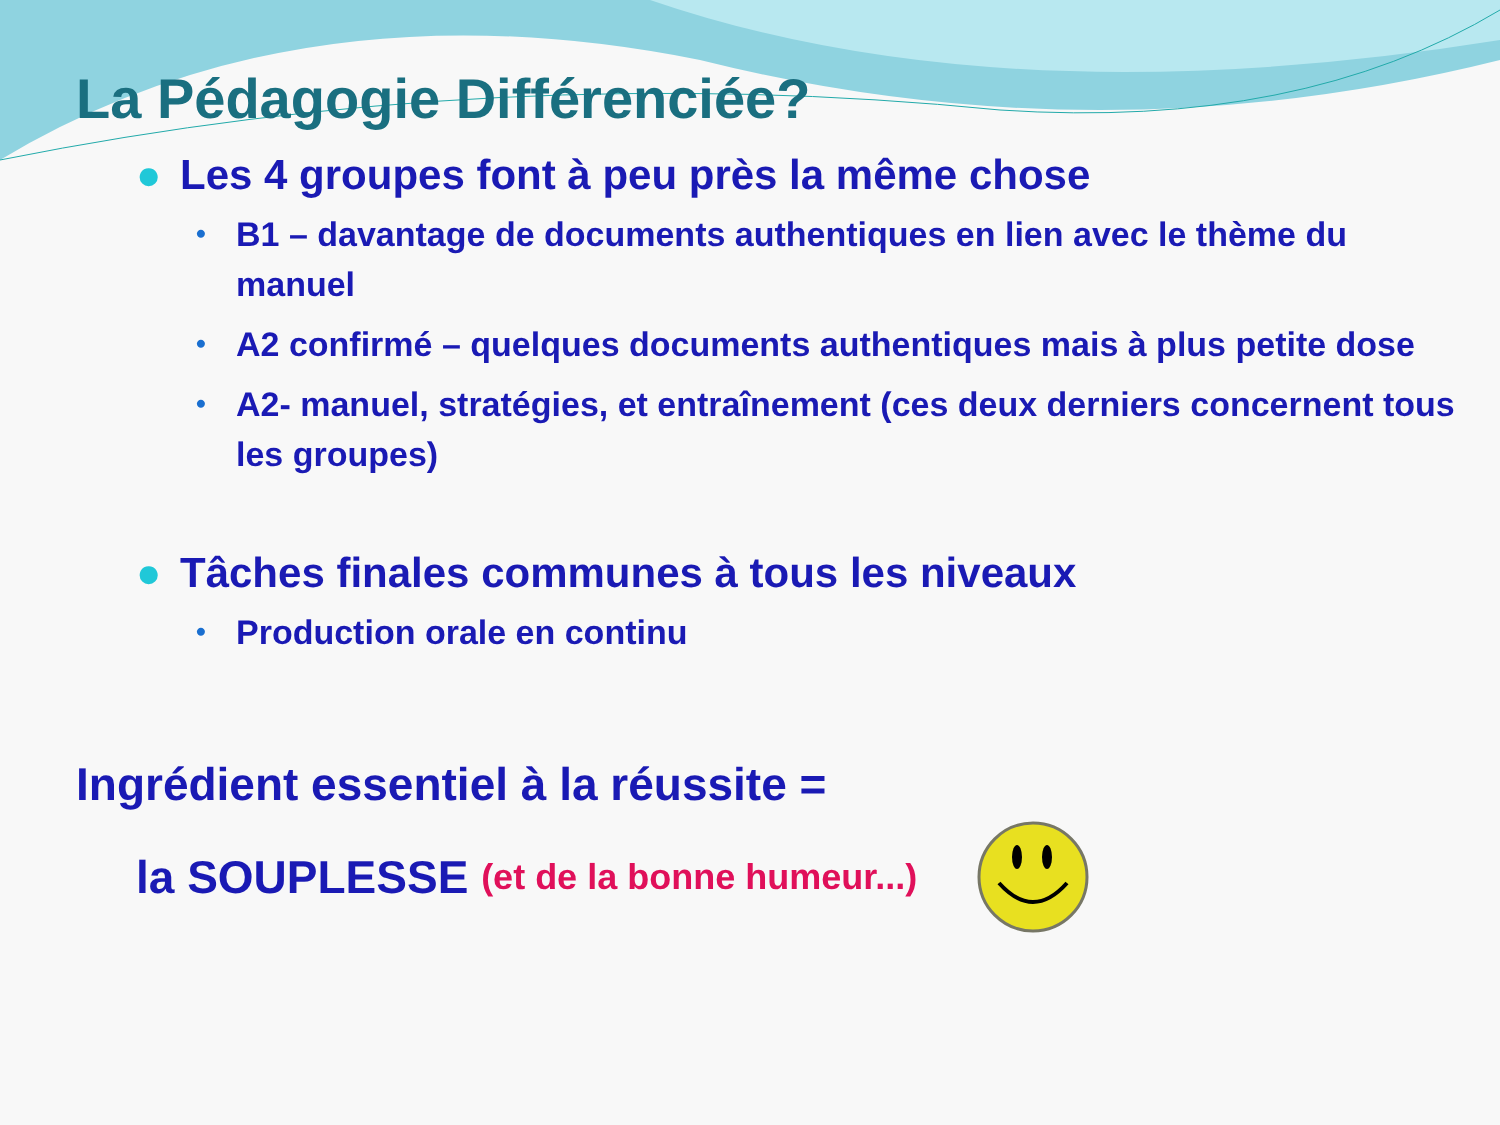La Pédagogie Différenciée?
● Les 4 groupes font à peu près la même chose
• B1 – davantage de documents authentiques en lien avec le thème du manuel
• A2 confirmé – quelques documents authentiques mais à plus petite dose
• A2- manuel, stratégies, et entraînement (ces deux derniers concernent tous les groupes)
● Tâches finales communes à tous les niveaux
• Production orale en continu
Ingrédient essentiel à la réussite =
la SOUPLESSE (et de la bonne humeur...)